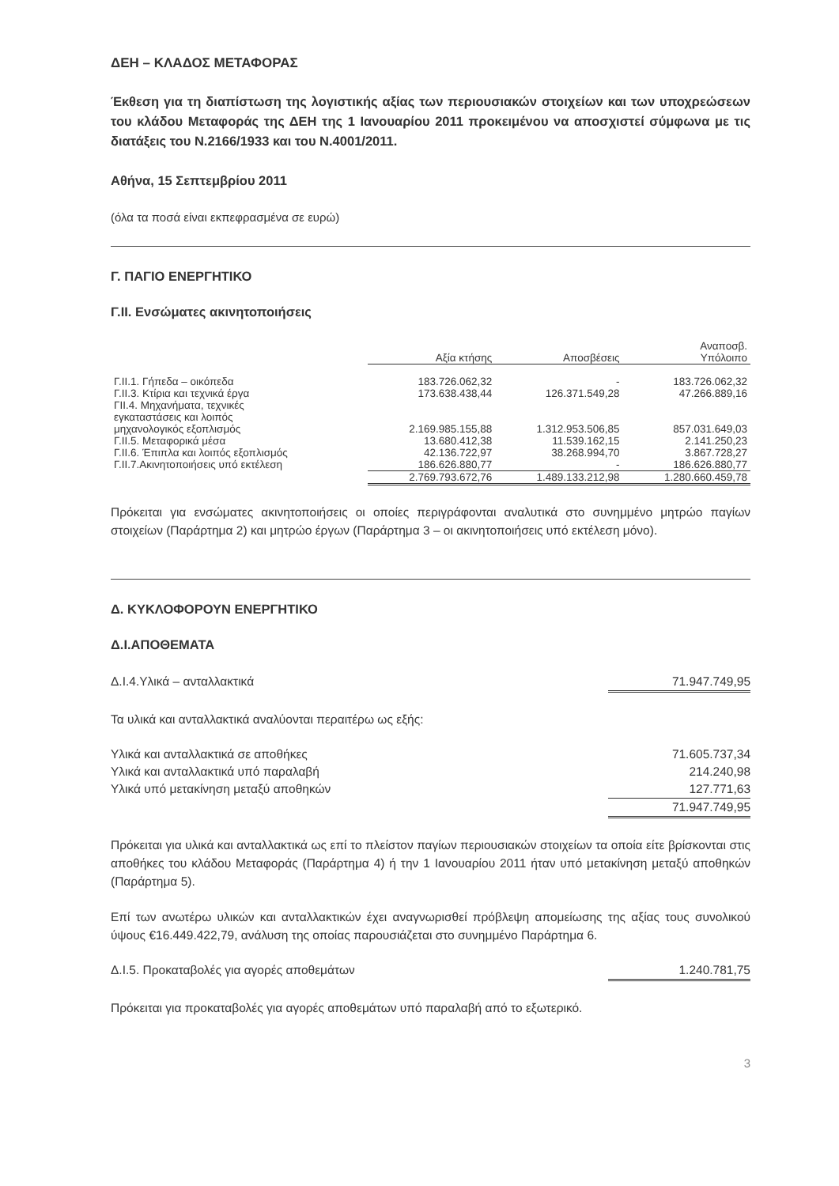ΔΕΗ – ΚΛΑΔΟΣ ΜΕΤΑΦΟΡΑΣ
Έκθεση για τη διαπίστωση της λογιστικής αξίας των περιουσιακών στοιχείων και των υποχρεώσεων του κλάδου Μεταφοράς της ΔΕΗ της 1 Ιανουαρίου 2011 προκειμένου να αποσχιστεί σύμφωνα με τις διατάξεις του Ν.2166/1933 και του Ν.4001/2011.
Αθήνα, 15 Σεπτεμβρίου 2011
(όλα τα ποσά είναι εκπεφρασμένα σε ευρώ)
Γ. ΠΑΓΙΟ ΕΝΕΡΓΗΤΙΚΟ
Γ.ΙΙ. Ενσώματες ακινητοποιήσεις
| | Αξία κτήσης | Αποσβέσεις | Αναποσβ. Υπόλοιπο |
| Γ.ΙΙ.1. Γήπεδα – οικόπεδα | 183.726.062,32 | - | 183.726.062,32 |
| Γ.ΙΙ.3. Κτίρια και τεχνικά έργα | 173.638.438,44 | 126.371.549,28 | 47.266.889,16 |
| ΓΙΙ.4. Μηχανήματα, τεχνικές εγκαταστάσεις και λοιπός μηχανολογικός εξοπλισμός | 2.169.985.155,88 | 1.312.953.506,85 | 857.031.649,03 |
| Γ.ΙΙ.5. Μεταφορικά μέσα | 13.680.412,38 | 11.539.162,15 | 2.141.250,23 |
| Γ.ΙΙ.6. Έπιπλα και λοιπός εξοπλισμός | 42.136.722,97 | 38.268.994,70 | 3.867.728,27 |
| Γ.ΙΙ.7.Ακινητοποιήσεις υπό εκτέλεση | 186.626.880,77 | - | 186.626.880,77 |
| | 2.769.793.672,76 | 1.489.133.212,98 | 1.280.660.459,78 |
Πρόκειται για ενσώματες ακινητοποιήσεις οι οποίες περιγράφονται αναλυτικά στο συνημμένο μητρώο παγίων στοιχείων (Παράρτημα 2) και μητρώο έργων (Παράρτημα 3 – οι ακινητοποιήσεις υπό εκτέλεση μόνο).
Δ. ΚΥΚΛΟΦΟΡΟΥΝ ΕΝΕΡΓΗΤΙΚΟ
Δ.Ι.ΑΠΟΘΕΜΑΤΑ
Δ.Ι.4.Υλικά – ανταλλακτικά 71.947.749,95
Τα υλικά και ανταλλακτικά αναλύονται περαιτέρω ως εξής:
Υλικά και ανταλλακτικά σε αποθήκες 71.605.737,34
Υλικά και ανταλλακτικά υπό παραλαβή 214.240,98
Υλικά υπό μετακίνηση μεταξύ αποθηκών 127.771,63
71.947.749,95
Πρόκειται για υλικά και ανταλλακτικά ως επί το πλείστον παγίων περιουσιακών στοιχείων τα οποία είτε βρίσκονται στις αποθήκες του κλάδου Μεταφοράς (Παράρτημα 4) ή την 1 Ιανουαρίου 2011 ήταν υπό μετακίνηση μεταξύ αποθηκών (Παράρτημα 5).
Επί των ανωτέρω υλικών και ανταλλακτικών έχει αναγνωρισθεί πρόβλεψη απομείωσης της αξίας τους συνολικού ύψους €16.449.422,79, ανάλυση της οποίας παρουσιάζεται στο συνημμένο Παράρτημα 6.
Δ.Ι.5. Προκαταβολές για αγορές αποθεμάτων 1.240.781,75
Πρόκειται για προκαταβολές για αγορές αποθεμάτων υπό παραλαβή από το εξωτερικό.
3